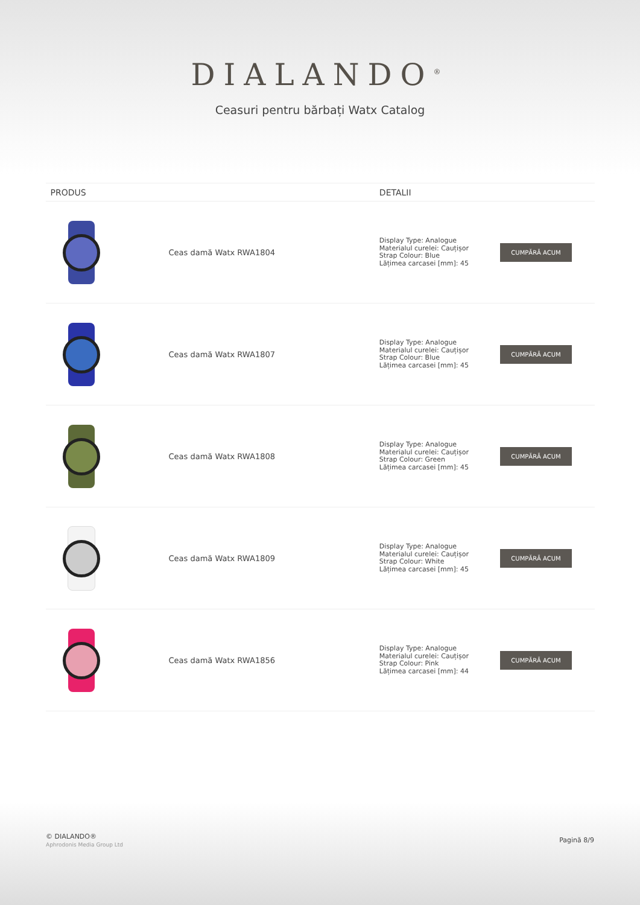DIALANDO<sup>®</sup>
Ceasuri pentru bărbați Watx Catalog
| PRODUS | | DETALII | |
| --- | --- | --- | --- |
| | Ceas damă Watx RWA1804 | Display Type: Analogue Materialul curelei: Cauțișor Strap Colour: Blue Lățimea carcasei [mm]: 45 | CUMPĂRĂ ACUM |
| | Ceas damă Watx RWA1807 | Display Type: Analogue Materialul curelei: Cauțișor Strap Colour: Blue Lățimea carcasei [mm]: 45 | CUMPĂRĂ ACUM |
| | Ceas damă Watx RWA1808 | Display Type: Analogue Materialul curelei: Cauțișor Strap Colour: Green Lățimea carcasei [mm]: 45 | CUMPĂRĂ ACUM |
| | Ceas damă Watx RWA1809 | Display Type: Analogue Materialul curelei: Cauțișor Strap Colour: White Lățimea carcasei [mm]: 45 | CUMPĂRĂ ACUM |
| | Ceas damă Watx RWA1856 | Display Type: Analogue Materialul curelei: Cauțișor Strap Colour: Pink Lățimea carcasei [mm]: 44 | CUMPĂRĂ ACUM |
© DIALANDO®
Aphrodonis Media Group Ltd
Pagină 8/9